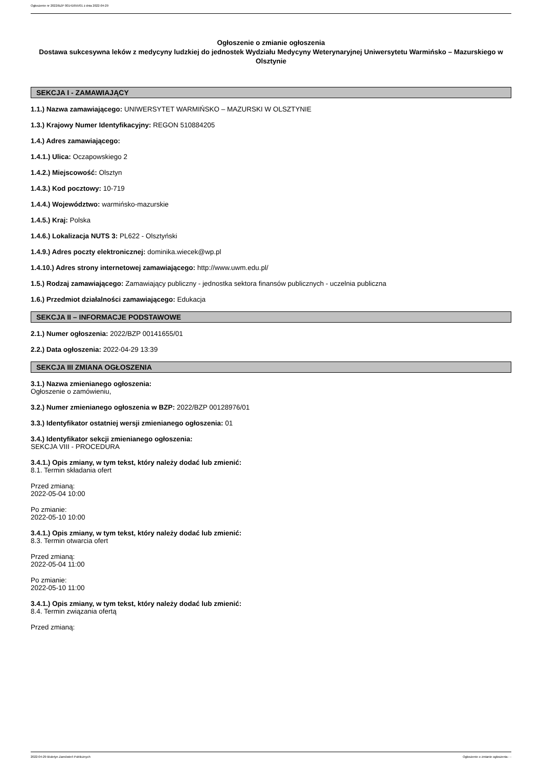Ogłoszenie nr 2022/BZP 00141655/01 z dnia 2022-04-29
Ogłoszenie o zmianie ogłoszenia
Dostawa sukcesywna leków z medycyny ludzkiej do jednostek Wydziału Medycyny Weterynaryjnej Uniwersytetu Warmińsko – Mazurskiego w Olsztynie
SEKCJA I - ZAMAWIAJĄCY
1.1.) Nazwa zamawiającego: UNIWERSYTET WARMIŃSKO – MAZURSKI W OLSZTYNIE
1.3.) Krajowy Numer Identyfikacyjny: REGON 510884205
1.4.) Adres zamawiającego:
1.4.1.) Ulica: Oczapowskiego 2
1.4.2.) Miejscowość: Olsztyn
1.4.3.) Kod pocztowy: 10-719
1.4.4.) Województwo: warmińsko-mazurskie
1.4.5.) Kraj: Polska
1.4.6.) Lokalizacja NUTS 3: PL622 - Olsztyński
1.4.9.) Adres poczty elektronicznej: dominika.wiecek@wp.pl
1.4.10.) Adres strony internetowej zamawiającego: http://www.uwm.edu.pl/
1.5.) Rodzaj zamawiającego: Zamawiający publiczny - jednostka sektora finansów publicznych - uczelnia publiczna
1.6.) Przedmiot działalności zamawiającego: Edukacja
SEKCJA II – INFORMACJE PODSTAWOWE
2.1.) Numer ogłoszenia: 2022/BZP 00141655/01
2.2.) Data ogłoszenia: 2022-04-29 13:39
SEKCJA III ZMIANA OGŁOSZENIA
3.1.) Nazwa zmienianego ogłoszenia:
Ogłoszenie o zamówieniu,
3.2.) Numer zmienianego ogłoszenia w BZP: 2022/BZP 00128976/01
3.3.) Identyfikator ostatniej wersji zmienianego ogłoszenia: 01
3.4.) Identyfikator sekcji zmienianego ogłoszenia:
SEKCJA VIII - PROCEDURA
3.4.1.) Opis zmiany, w tym tekst, który należy dodać lub zmienić:
8.1. Termin składania ofert
Przed zmianą:
2022-05-04 10:00
Po zmianie:
2022-05-10 10:00
3.4.1.) Opis zmiany, w tym tekst, który należy dodać lub zmienić:
8.3. Termin otwarcia ofert
Przed zmianą:
2022-05-04 11:00
Po zmianie:
2022-05-10 11:00
3.4.1.) Opis zmiany, w tym tekst, który należy dodać lub zmienić:
8.4. Termin związania ofertą
Przed zmianą:
2022-04-29 Biuletyn Zamówień Publicznych Ogłoszenie o zmianie ogłoszenia - -